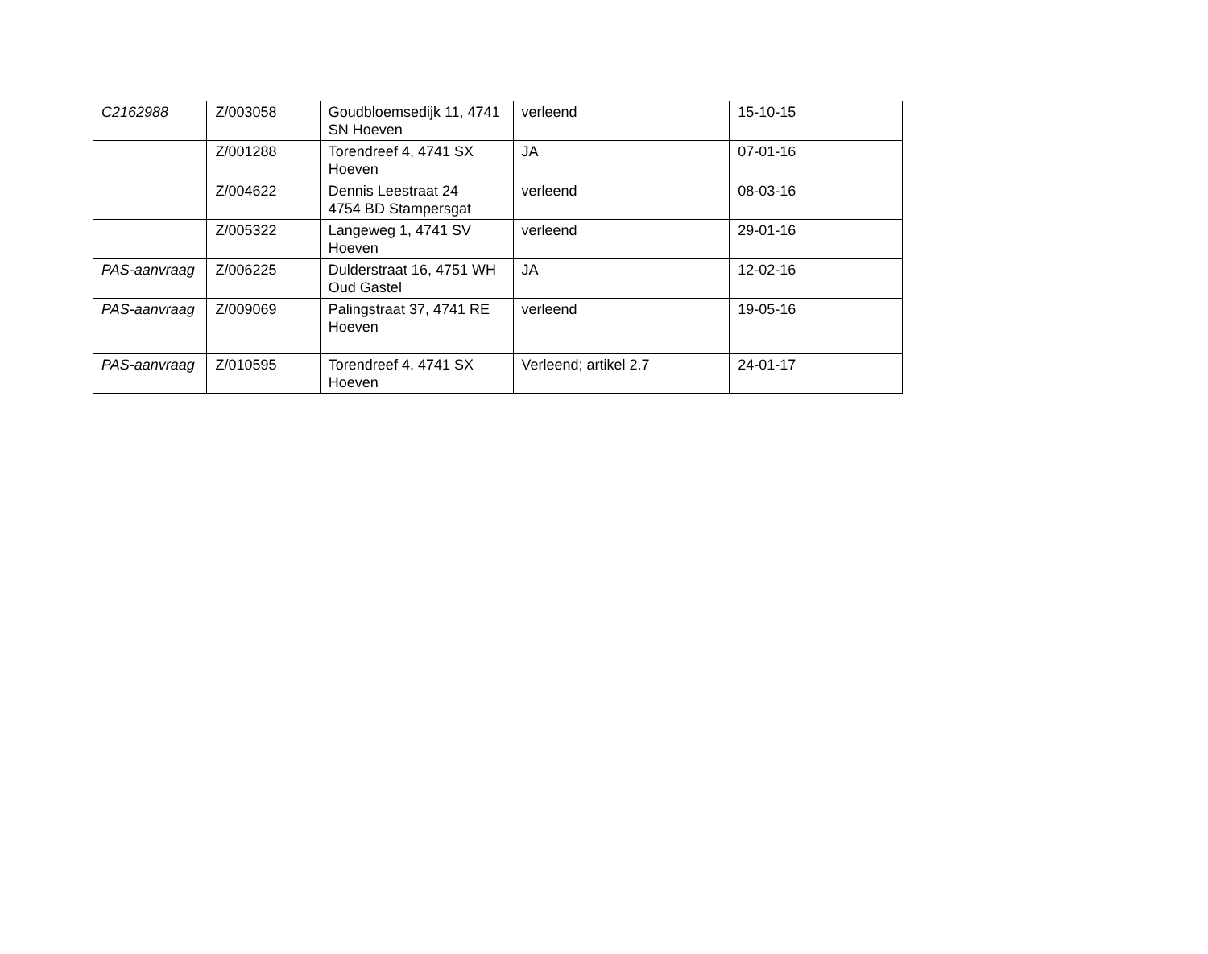| C2162988 | Z/003058 | Goudbloemsedijk 11, 4741 SN Hoeven | verleend | 15-10-15 |
| | Z/001288 | Torendreef 4, 4741 SX Hoeven | JA | 07-01-16 |
| | Z/004622 | Dennis Leestraat 24 4754 BD Stampersgat | verleend | 08-03-16 |
| | Z/005322 | Langeweg 1, 4741 SV Hoeven | verleend | 29-01-16 |
| PAS-aanvraag | Z/006225 | Dulderstraat 16, 4751 WH Oud Gastel | JA | 12-02-16 |
| PAS-aanvraag | Z/009069 | Palingstraat 37, 4741 RE Hoeven | verleend | 19-05-16 |
| PAS-aanvraag | Z/010595 | Torendreef 4, 4741 SX Hoeven | Verleend; artikel 2.7 | 24-01-17 |